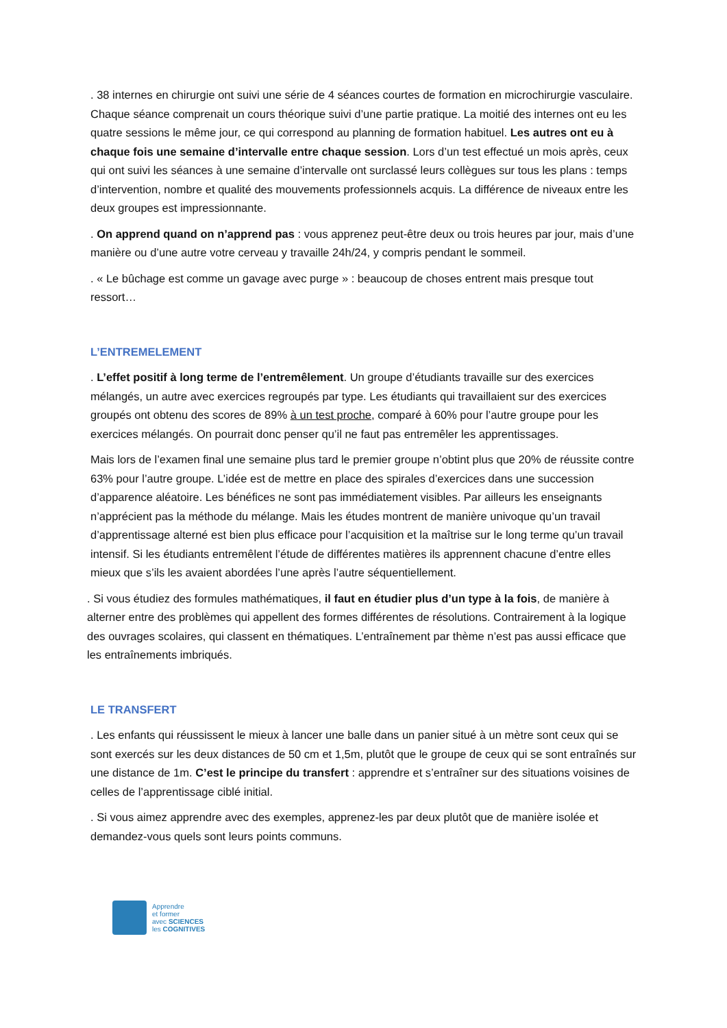. 38 internes en chirurgie ont suivi une série de 4 séances courtes de formation en microchirurgie vasculaire. Chaque séance comprenait un cours théorique suivi d’une partie pratique. La moitié des internes ont eu les quatre sessions le même jour, ce qui correspond au planning de formation habituel. Les autres ont eu à chaque fois une semaine d’intervalle entre chaque session. Lors d’un test effectué un mois après, ceux qui ont suivi les séances à une semaine d’intervalle ont surclassé leurs collègues sur tous les plans : temps d’intervention, nombre et qualité des mouvements professionnels acquis. La différence de niveaux entre les deux groupes est impressionnante.
. On apprend quand on n’apprend pas : vous apprenez peut-être deux ou trois heures par jour, mais d’une manière ou d’une autre votre cerveau y travaille 24h/24, y compris pendant le sommeil.
. « Le bûchage est comme un gavage avec purge » : beaucoup de choses entrent mais presque tout ressort…
L’ENTREMELEMENT
. L’effet positif à long terme de l’entremêlement. Un groupe d’étudiants travaille sur des exercices mélangés, un autre avec exercices regroupés par type. Les étudiants qui travaillaient sur des exercices groupés ont obtenu des scores de 89% à un test proche, comparé à 60% pour l’autre groupe pour les exercices mélangés. On pourrait donc penser qu’il ne faut pas entremêler les apprentissages.
Mais lors de l’examen final une semaine plus tard le premier groupe n’obtint plus que 20% de réussite contre 63% pour l’autre groupe. L’idée est de mettre en place des spirales d’exercices dans une succession d’apparence aléatoire. Les bénéfices ne sont pas immédiatement visibles. Par ailleurs les enseignants n’apprécient pas la méthode du mélange. Mais les études montrent de manière univoque qu’un travail d’apprentissage alterné est bien plus efficace pour l’acquisition et la maîtrise sur le long terme qu’un travail intensif. Si les étudiants entremêlent l’étude de différentes matières ils apprennent chacune d’entre elles mieux que s’ils les avaient abordées l’une après l’autre séquentiellement.
. Si vous étudiez des formules mathématiques, il faut en étudier plus d’un type à la fois, de manière à alterner entre des problèmes qui appellent des formes différentes de résolutions. Contrairement à la logique des ouvrages scolaires, qui classent en thématiques. L’entraînement par thème n’est pas aussi efficace que les entraînements imbriqués.
LE TRANSFERT
. Les enfants qui réussissent le mieux à lancer une balle dans un panier situé à un mètre sont ceux qui se sont exercés sur les deux distances de 50 cm et 1,5m, plutôt que le groupe de ceux qui se sont entraînés sur une distance de 1m. C’est le principe du transfert : apprendre et s’entraîner sur des situations voisines de celles de l’apprentissage ciblé initial.
. Si vous aimez apprendre avec des exemples, apprenez-les par deux plutôt que de manière isolée et demandez-vous quels sont leurs points communs.
Apprendre
et former
avec SCIENCES
les COGNITIVES